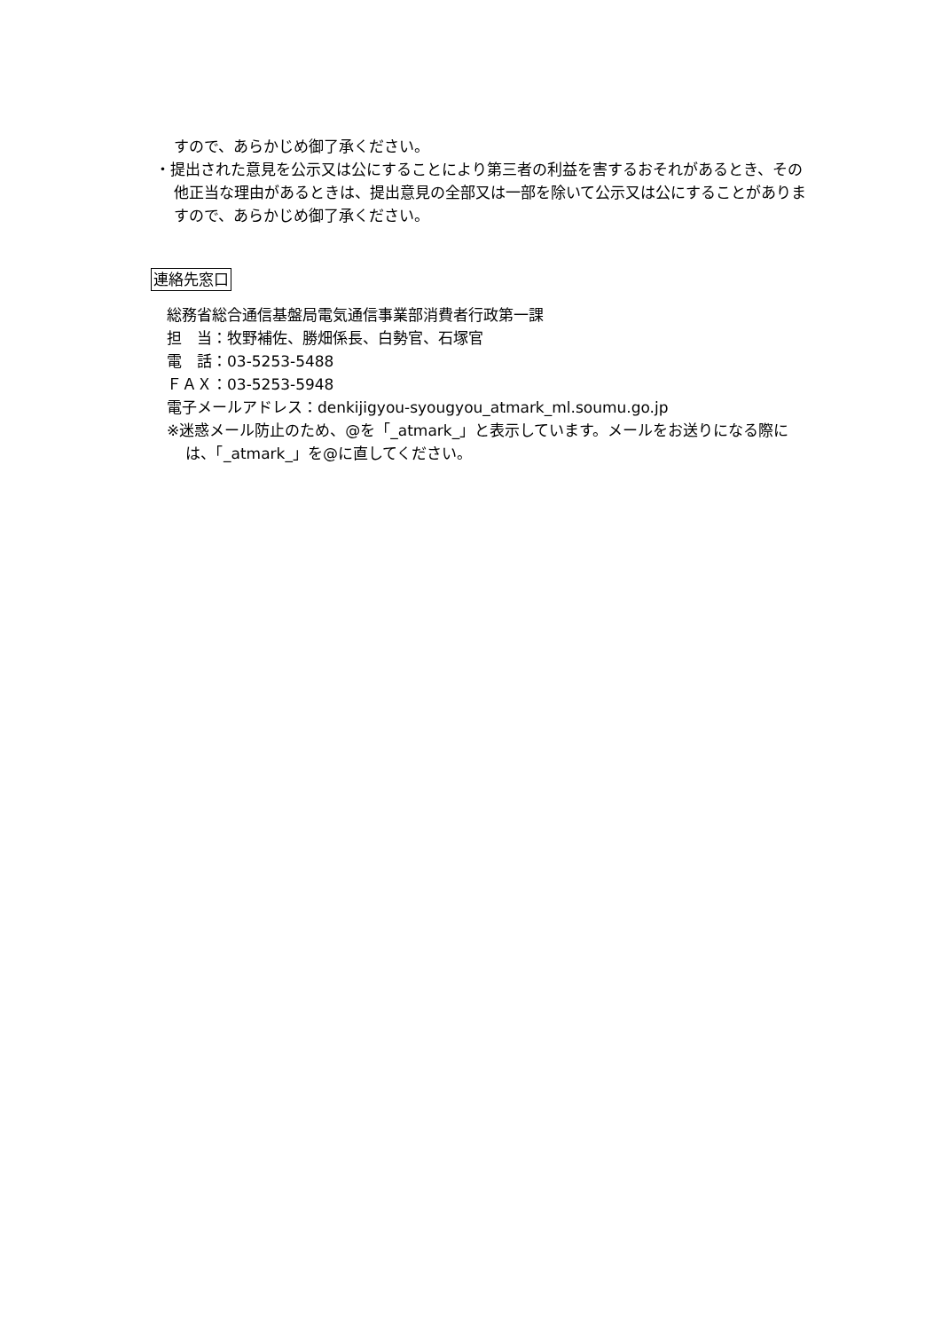すので、あらかじめ御了承ください。
・提出された意見を公示又は公にすることにより第三者の利益を害するおそれがあるとき、その他正当な理由があるときは、提出意見の全部又は一部を除いて公示又は公にすることがありますので、あらかじめ御了承ください。
連絡先窓口
総務省総合通信基盤局電気通信事業部消費者行政第一課
担　当：牧野補佐、勝畑係長、白勢官、石塚官
電　話：03-5253-5488
ＦＡＸ：03-5253-5948
電子メールアドレス：denkijigyou-syougyou_atmark_ml.soumu.go.jp
※迷惑メール防止のため、@を「_atmark_」と表示しています。メールをお送りになる際には、「_atmark_」を@に直してください。